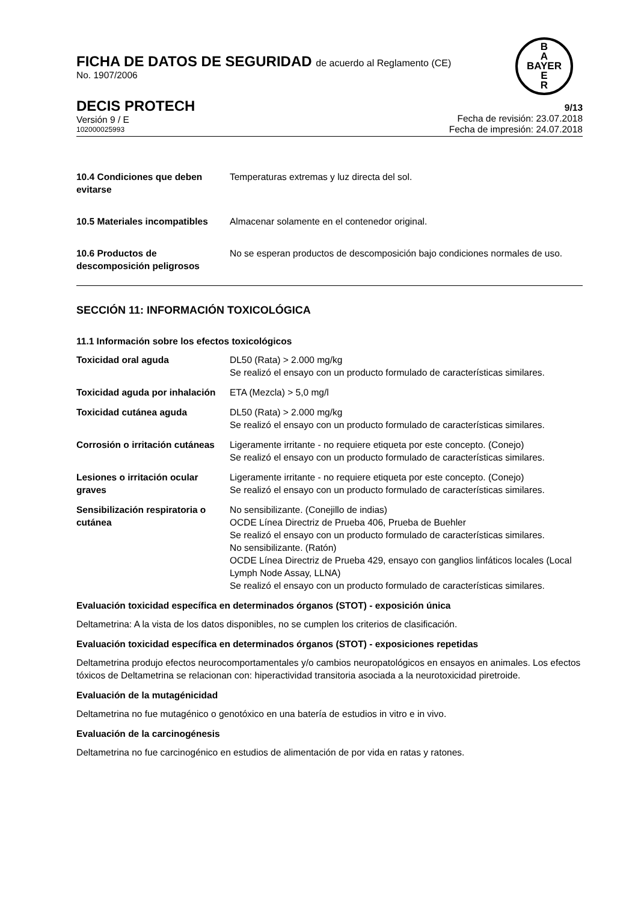B
A
BAYER
E
R
FICHA DE DATOS DE SEGURIDAD de acuerdo al Reglamento (CE)
No. 1907/2006
DECIS PROTECH
Versión 9 / E
102000025993
9/13
Fecha de revisión: 23.07.2018
Fecha de impresión: 24.07.2018
| 10.4 Condiciones que deben evitarse | Temperaturas extremas y luz directa del sol. |
| 10.5 Materiales incompatibles | Almacenar solamente en el contenedor original. |
| 10.6 Productos de descomposición peligrosos | No se esperan productos de descomposición bajo condiciones normales de uso. |
SECCIÓN 11: INFORMACIÓN TOXICOLÓGICA
11.1 Información sobre los efectos toxicológicos
| Toxicidad oral aguda | DL50 (Rata) > 2.000 mg/kg Se realizó el ensayo con un producto formulado de características similares. |
| Toxicidad aguda por inhalación | ETA (Mezcla) > 5,0 mg/l |
| Toxicidad cutánea aguda | DL50 (Rata) > 2.000 mg/kg Se realizó el ensayo con un producto formulado de características similares. |
| Corrosión o irritación cutáneas | Ligeramente irritante - no requiere etiqueta por este concepto. (Conejo) Se realizó el ensayo con un producto formulado de características similares. |
| Lesiones o irritación ocular graves | Ligeramente irritante - no requiere etiqueta por este concepto. (Conejo) Se realizó el ensayo con un producto formulado de características similares. |
| Sensibilización respiratoria o cutánea | No sensibilizante. (Conejillo de indias) OCDE Línea Directriz de Prueba 406, Prueba de Buehler Se realizó el ensayo con un producto formulado de características similares. No sensibilizante. (Ratón) OCDE Línea Directriz de Prueba 429, ensayo con ganglios linfáticos locales (Local Lymph Node Assay, LLNA) Se realizó el ensayo con un producto formulado de características similares. |
Evaluación toxicidad específica en determinados órganos (STOT) - exposición única
Deltametrina: A la vista de los datos disponibles, no se cumplen los criterios de clasificación.
Evaluación toxicidad específica en determinados órganos (STOT) - exposiciones repetidas
Deltametrina produjo efectos neurocomportamentales y/o cambios neuropatológicos en ensayos en animales. Los efectos tóxicos de Deltametrina se relacionan con: hiperactividad transitoria asociada a la neurotoxicidad piretroide.
Evaluación de la mutagénicidad
Deltametrina no fue mutagénico o genotóxico en una batería de estudios in vitro e in vivo.
Evaluación de la carcinogénesis
Deltametrina no fue carcinogénico en estudios de alimentación de por vida en ratas y ratones.